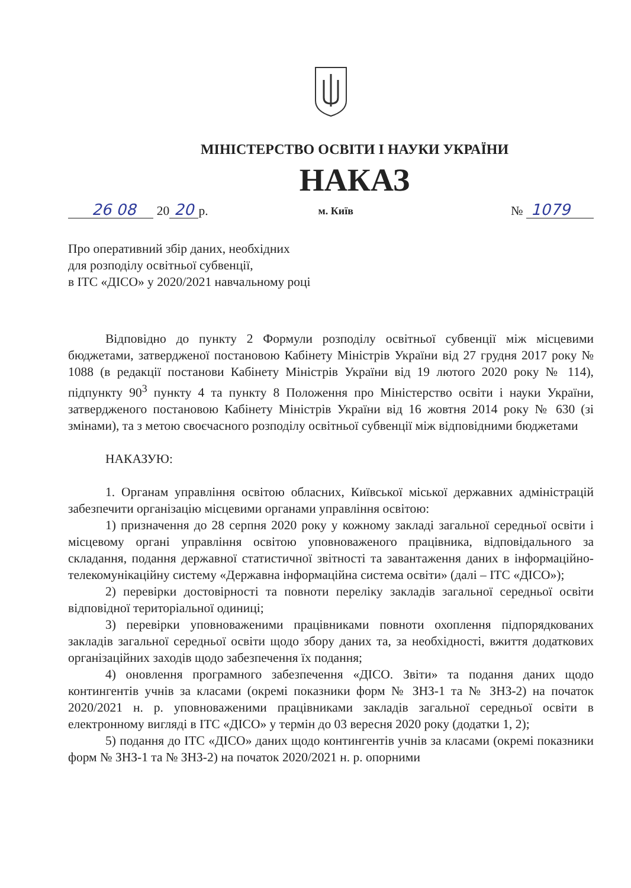МІНІСТЕРСТВО ОСВІТИ І НАУКИ УКРАЇНИ
НАКАЗ
26 08 20 20 р.
м. Київ
№ 1079
Про оперативний збір даних, необхідних
для розподілу освітньої субвенції,
в ІТС «ДІСО» у 2020/2021 навчальному році
Відповідно до пункту 2 Формули розподілу освітньої субвенції між місцевими бюджетами, затвердженої постановою Кабінету Міністрів України від 27 грудня 2017 року № 1088 (в редакції постанови Кабінету Міністрів України від 19 лютого 2020 року № 114), підпункту 90<sup>3</sup> пункту 4 та пункту 8 Положення про Міністерство освіти і науки України, затвердженого постановою Кабінету Міністрів України від 16 жовтня 2014 року № 630 (зі змінами), та з метою своєчасного розподілу освітньої субвенції між відповідними бюджетами
НАКАЗУЮ:
1. Органам управління освітою обласних, Київської міської державних адміністрацій забезпечити організацію місцевими органами управління освітою:
1) призначення до 28 серпня 2020 року у кожному закладі загальної середньої освіти і місцевому органі управління освітою уповноваженого працівника, відповідального за складання, подання державної статистичної звітності та завантаження даних в інформаційно-телекомунікаційну систему «Державна інформаційна система освіти» (далі – ІТС «ДІСО»);
2) перевірки достовірності та повноти переліку закладів загальної середньої освіти відповідної територіальної одиниці;
3) перевірки уповноваженими працівниками повноти охоплення підпорядкованих закладів загальної середньої освіти щодо збору даних та, за необхідності, вжиття додаткових організаційних заходів щодо забезпечення їх подання;
4) оновлення програмного забезпечення «ДІСО. Звіти» та подання даних щодо контингентів учнів за класами (окремі показники форм № ЗНЗ-1 та № ЗНЗ-2) на початок 2020/2021 н. р. уповноваженими працівниками закладів загальної середньої освіти в електронному вигляді в ІТС «ДІСО» у термін до 03 вересня 2020 року (додатки 1, 2);
5) подання до ІТС «ДІСО» даних щодо контингентів учнів за класами (окремі показники форм № ЗНЗ-1 та № ЗНЗ-2) на початок 2020/2021 н. р. опорними